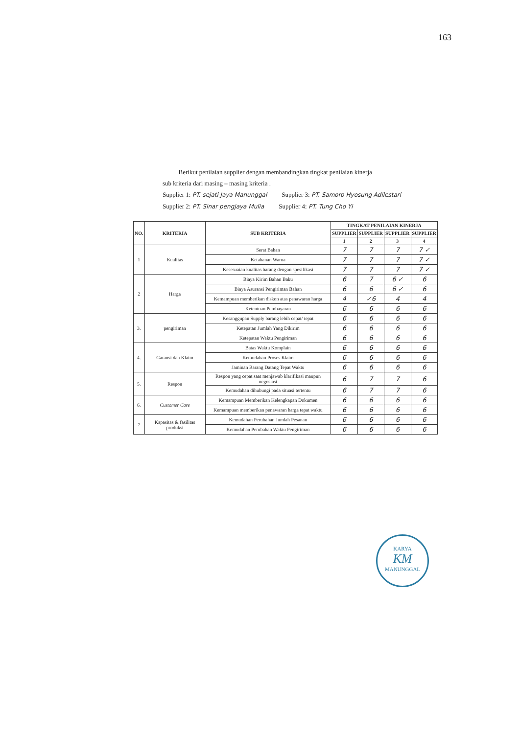163
Berikut penilaian supplier dengan membandingkan tingkat penilaian kinerja
sub kriteria dari masing – masing kriteria .
Supplier 1: PT. sejati Jaya Manunggal Supplier 3: PT. Samoro Hyosung Adilestari
Supplier 2: PT. Sinar pengjaya Mulia Supplier 4: PT. Tung Cho Yi
| NO. | KRITERIA | SUB KRITERIA | TINGKAT PENILAIAN KINERJA | | | |
| --- | --- | --- | --- | --- | --- | --- |
| | | | SUPPLIER | SUPPLIER | SUPPLIER | SUPPLIER |
| | | | 1 | 2 | 3 | 4 |
| 1 | Kualitas | Serat Bahan | 7 | 7 | 7 | 7 ✓ |
| | | Ketahanan Warna | 7 | 7 | 7 | 7 ✓ |
| | | Kesesuaian kualitas barang dengan spesifikasi | 7 | 7 | 7 | 7 ✓ |
| 2 | Harga | Biaya Kirim Bahan Baku | 6 | 7 | 6 ✓ | 6 |
| | | Biaya Asuransi Pengiriman Bahan | 6 | 6 | 6 ✓ | 6 |
| | | Kemampuan memberikan diskon atas penawaran harga | 4 | ✓6 | 4 | 4 |
| | | Ketentuan Pembayaran | 6 | 6 | 6 | 6 |
| 3. | pengiriman | Kesanggupan Supply barang lebih cepat/ tepat | 6 | 6 | 6 | 6 |
| | | Ketepatan Jumlah Yang Dikirim | 6 | 6 | 6 | 6 |
| | | Ketepatan Waktu Pengiriman | 6 | 6 | 6 | 6 |
| 4. | Garansi dan Klaim | Batas Waktu Komplain | 6 | 6 | 6 | 6 |
| | | Kemudahan Proses Klaim | 6 | 6 | 6 | 6 |
| | | Jaminan Barang Datang Tepat Waktu | 6 | 6 | 6 | 6 |
| 5. | Respon | Respon yang cepat saat menjawab klarifikasi maupun negosiasi | 6 | 7 | 7 | 6 |
| | | Kemudahan dihubungi pada situasi tertentu | 6 | 7 | 7 | 6 |
| 6. | Customer Care | Kemampuan Memberikan Kelengkapan Dokumen | 6 | 6 | 6 | 6 |
| | | Kemampuan memberikan penawaran harga tepat waktu | 6 | 6 | 6 | 6 |
| 7 | Kapasitas & fasilitas produksi | Kemudahan Perubahan Jumlah Pesanan | 6 | 6 | 6 | 6 |
| | | Kemudahan Perubahan Waktu Pengiriman | 6 | 6 | 6 | 6 |
KARYA
KM
MANUNGGAL